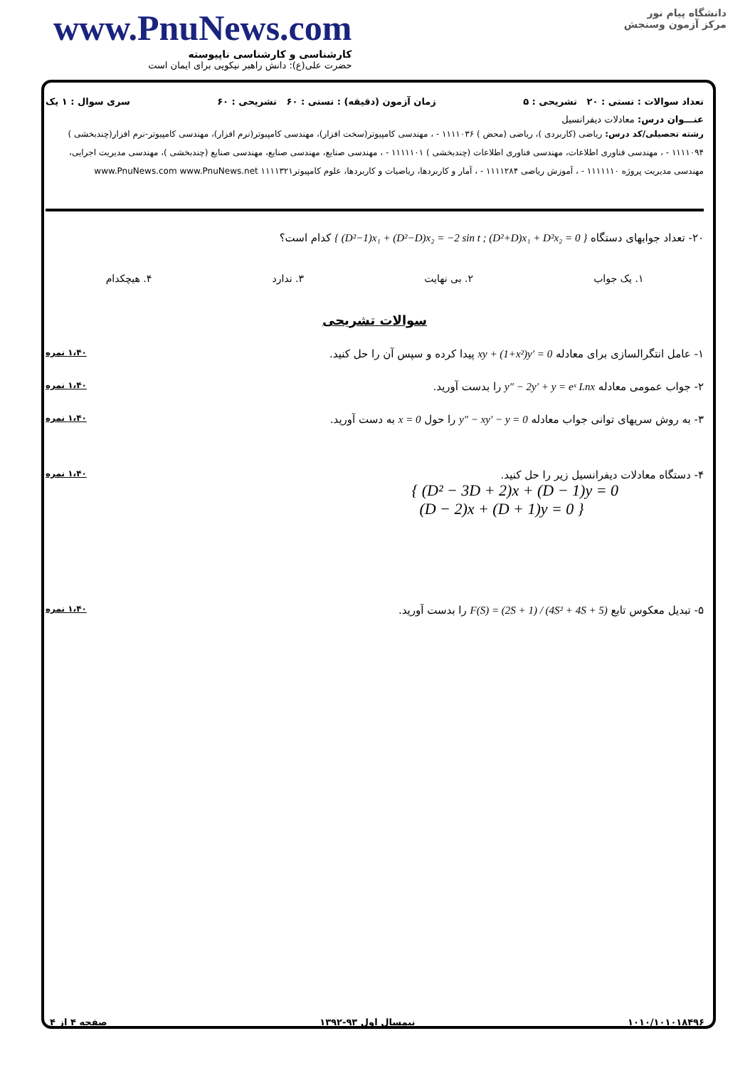www.PnuNews.com
کارشناسی و کارشناسی ناپیوسته
حضرت علی(ع): دانش راهبر نیکویی برای ایمان است
دانشگاه پیام نور
مرکز آزمون وسنجش
تعداد سوالات : تستی : ۲۰ تشریحی : ۵ زمان آزمون (دقیقه) : تستی : ۶۰ تشریحی : ۶۰ سری سوال : ۱ یک
عنـــوان درس: معادلات دیفرانسیل
رشته تحصیلی/کد درس: ریاضی (کاربردی )، ریاضی (محض ) ۱۱۱۱۰۳۶ - ، مهندسی کامپیوتر(سخت افزار)، مهندسی کامپیوتر(نرم افزار)، مهندسی کامپیوتر-نرم افزار(چندبخشی ) ۱۱۱۱۰۹۴ - ، مهندسی فناوری اطلاعات، مهندسی فناوری اطلاعات (چندبخشی ) ۱۱۱۱۱۰۱ - ، مهندسی صنایع، مهندسی صنایع، مهندسی صنایع (چندبخشی )، مهندسی مدیریت اجرایی، مهندسی مدیریت پروژه ۱۱۱۱۱۱۰ - ، آموزش ریاضی ۱۱۱۱۲۸۴ - ، آمار و کاربردها، ریاضیات و کاربردها، علوم کامپیوتر۱۱۱۱۳۲۱ www.PnuNews.com www.PnuNews.net
۲۰- تعداد جوابهای دستگاه { (D²−1)x₁ + (D²−D)x₂ = −2 sin t ; (D²+D)x₁ + D²x₂ = 0 } کدام است؟
۱. یک جواب ۲. بی نهایت ۳. ندارد ۴. هیچکدام
سوالات تشریحی
۱- عامل انتگرالسازی برای معادله xy + (1+x²)y′ = 0 پیدا کرده و سپس آن را حل کنید. ۱،۴۰ نمره
۲- جواب عمومی معادله y″ − 2y′ + y = eˣ Lnx را بدست آورید. ۱،۴۰ نمره
۳- به روش سریهای توانی جواب معادله y″ − xy′ − y = 0 را حول x = 0 به دست آورید. ۱،۴۰ نمره
۴- دستگاه معادلات دیفرانسیل زیر را حل کنید.
{ (D² − 3D + 2)x + (D − 1)y = 0
(D − 2)x + (D + 1)y = 0 } ۱،۴۰ نمره
۵- تبدیل معکوس تابع F(S) = (2S + 1) / (4S² + 4S + 5) را بدست آورید. ۱،۴۰ نمره
۱۰۱۰/۱۰۱۰۱۸۴۹۶ نیمسال اول ۹۳-۱۳۹۲ صفحه ۴ از ۴